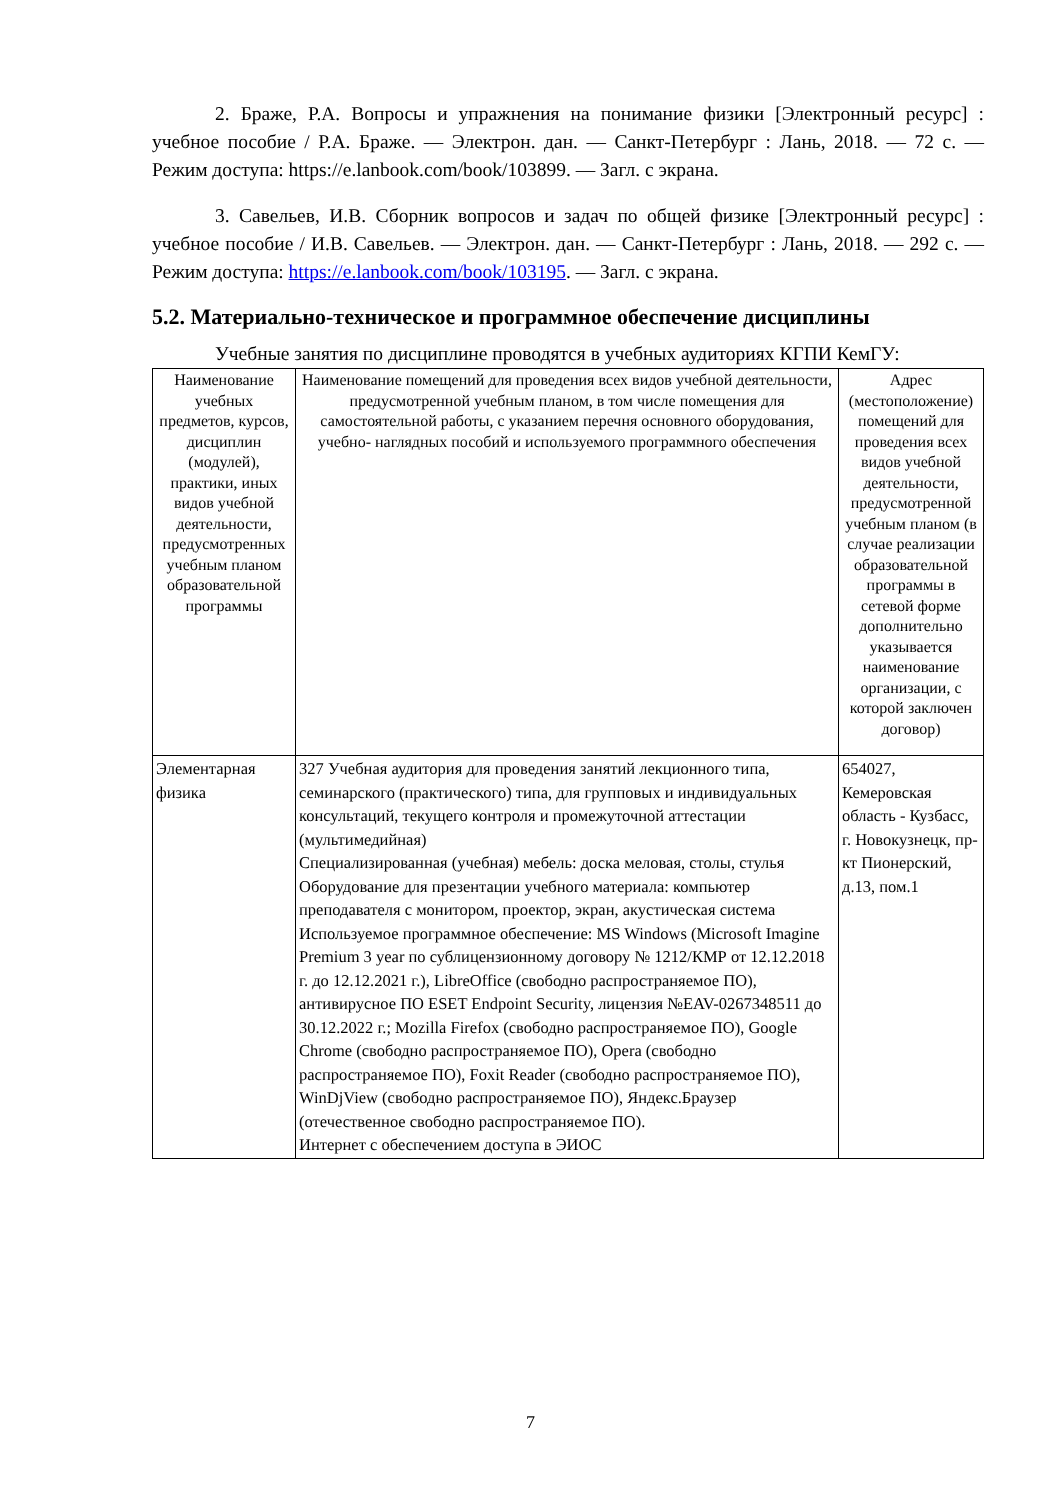2. Браже, Р.А. Вопросы и упражнения на понимание физики [Электронный ресурс] : учебное пособие / Р.А. Браже. — Электрон. дан. — Санкт-Петербург : Лань, 2018. — 72 с. — Режим доступа: https://e.lanbook.com/book/103899. — Загл. с экрана.
3. Савельев, И.В. Сборник вопросов и задач по общей физике [Электронный ресурс] : учебное пособие / И.В. Савельев. — Электрон. дан. — Санкт-Петербург : Лань, 2018. — 292 с. — Режим доступа: https://e.lanbook.com/book/103195. — Загл. с экрана.
5.2. Материально-техническое и программное обеспечение дисциплины
Учебные занятия по дисциплине проводятся в учебных аудиториях КГПИ КемГУ:
| Наименование учебных предметов, курсов, дисциплин (модулей), практики, иных видов учебной деятельности, предусмотренных учебным планом образовательной программы | Наименование помещений для проведения всех видов учебной деятельности, предусмотренной учебным планом, в том числе помещения для самостоятельной работы, с указанием перечня основного оборудования, учебно- наглядных пособий и используемого программного обеспечения | Адрес (местоположение) помещений для проведения всех видов учебной деятельности, предусмотренной учебным планом (в случае реализации образовательной программы в сетевой форме дополнительно указывается наименование организации, с которой заключен договор) |
| --- | --- | --- |
| Элементарная физика | 327 Учебная аудитория для проведения занятий лекционного типа, семинарского (практического) типа, для групповых и индивидуальных консультаций, текущего контроля и промежуточной аттестации (мультимедийная) Специализированная (учебная) мебель: доска меловая, столы, стулья Оборудование для презентации учебного материала: компьютер преподавателя с монитором, проектор, экран, акустическая система Используемое программное обеспечение: MS Windows (Microsoft Imagine Premium 3 year по сублицензионному договору № 1212/КМР от 12.12.2018 г. до 12.12.2021 г.), LibreOffice (свободно распространяемое ПО), антивирусное ПО ESET Endpoint Security, лицензия №EAV-0267348511 до 30.12.2022 г.; Mozilla Firefox (свободно распространяемое ПО), Google Chrome (свободно распространяемое ПО), Opera (свободно распространяемое ПО), Foxit Reader (свободно распространяемое ПО), WinDjView (свободно распространяемое ПО), Яндекс.Браузер (отечественное свободно распространяемое ПО). Интернет с обеспечением доступа в ЭИОС | 654027, Кемеровская область - Кузбасс, г. Новокузнецк, пр-кт Пионерский, д.13, пом.1 |
7